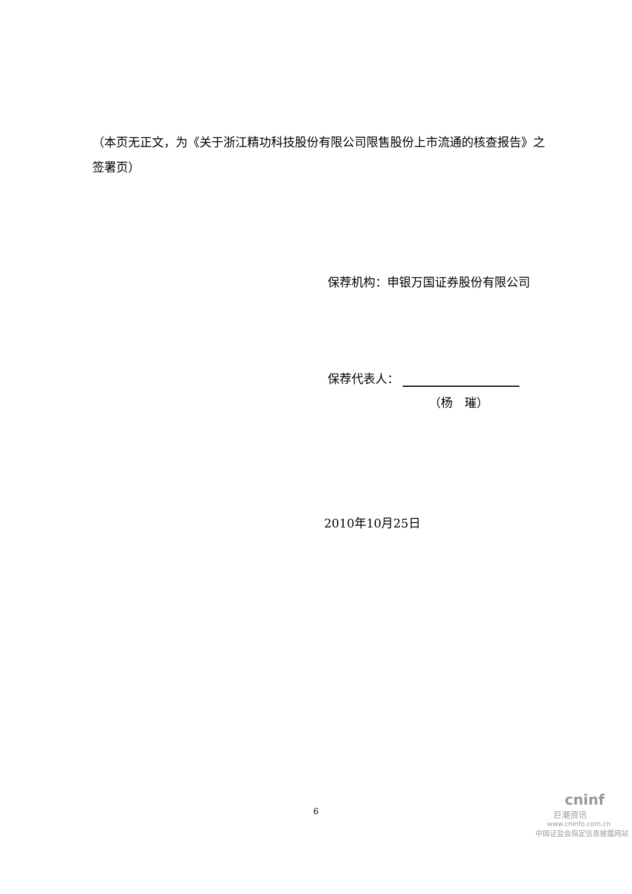（本页无正文，为《关于浙江精功科技股份有限公司限售股份上市流通的核查报告》之签署页）
保荐机构：申银万国证券股份有限公司
保荐代表人：
（杨　璀）
2010年10月25日
6
cninf
巨潮资讯
www.cninfo.com.cn
中国证监会指定信息披露网站